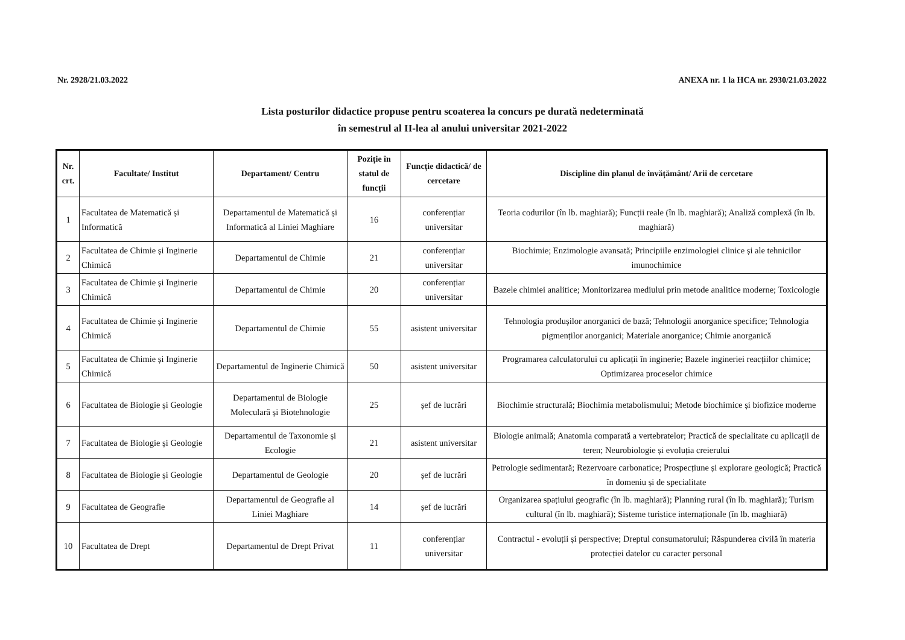Nr. 2928/21.03.2022 ANEXA nr. 1 la HCA nr. 2930/21.03.2022
Lista posturilor didactice propuse pentru scoaterea la concurs pe durată nedeterminată
în semestrul al II-lea al anului universitar 2021-2022
| Nr. crt. | Facultate/ Institut | Departament/ Centru | Poziție în statul de funcții | Funcție didactică/ de cercetare | Discipline din planul de învățământ/ Arii de cercetare |
| --- | --- | --- | --- | --- | --- |
| 1 | Facultatea de Matematică și Informatică | Departamentul de Matematică și Informatică al Liniei Maghiare | 16 | conferențiar universitar | Teoria codurilor (în lb. maghiară); Funcții reale (în lb. maghiară); Analiză complexă (în lb. maghiară) |
| 2 | Facultatea de Chimie și Inginerie Chimică | Departamentul de Chimie | 21 | conferențiar universitar | Biochimie; Enzimologie avansată; Principiile enzimologiei clinice și ale tehnicilor imunochimice |
| 3 | Facultatea de Chimie și Inginerie Chimică | Departamentul de Chimie | 20 | conferențiar universitar | Bazele chimiei analitice; Monitorizarea mediului prin metode analitice moderne; Toxicologie |
| 4 | Facultatea de Chimie și Inginerie Chimică | Departamentul de Chimie | 55 | asistent universitar | Tehnologia produșilor anorganici de bază; Tehnologii anorganice specifice; Tehnologia pigmenților anorganici; Materiale anorganice; Chimie anorganică |
| 5 | Facultatea de Chimie și Inginerie Chimică | Departamentul de Inginerie Chimică | 50 | asistent universitar | Programarea calculatorului cu aplicații în inginerie; Bazele ingineriei reacțiilor chimice; Optimizarea proceselor chimice |
| 6 | Facultatea de Biologie și Geologie | Departamentul de Biologie Moleculară și Biotehnologie | 25 | șef de lucrări | Biochimie structurală; Biochimia metabolismului; Metode biochimice și biofizice moderne |
| 7 | Facultatea de Biologie și Geologie | Departamentul de Taxonomie și Ecologie | 21 | asistent universitar | Biologie animală; Anatomia comparată a vertebratelor; Practică de specialitate cu aplicații de teren; Neurobiologie și evoluția creierului |
| 8 | Facultatea de Biologie și Geologie | Departamentul de Geologie | 20 | șef de lucrări | Petrologie sedimentară; Rezervoare carbonatice; Prospecțiune și explorare geologică; Practică în domeniu și de specialitate |
| 9 | Facultatea de Geografie | Departamentul de Geografie al Liniei Maghiare | 14 | șef de lucrări | Organizarea spațiului geografic (în lb. maghiară); Planning rural (în lb. maghiară); Turism cultural (în lb. maghiară); Sisteme turistice internaționale (în lb. maghiară) |
| 10 | Facultatea de Drept | Departamentul de Drept Privat | 11 | conferențiar universitar | Contractul - evoluții și perspective; Dreptul consumatorului; Răspunderea civilă în materia protecției datelor cu caracter personal |